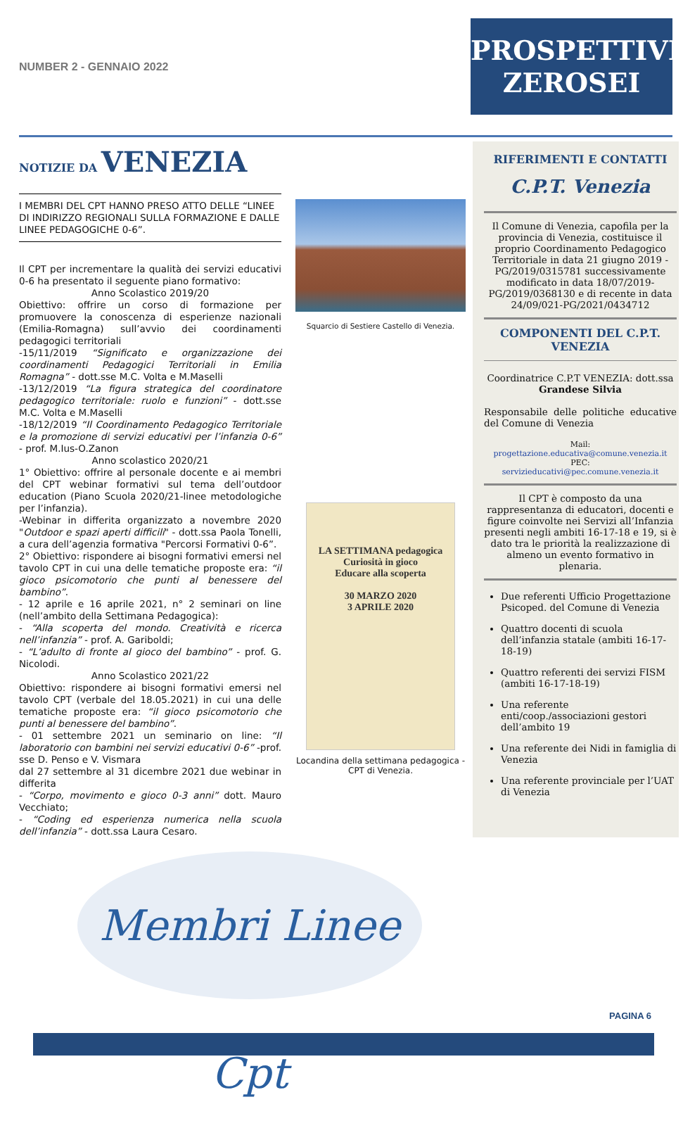NUMBER 2 - GENNAIO 2022
PROSPETTIVE
ZEROSEI
NOTIZIE DA VENEZIA
I MEMBRI DEL CPT HANNO PRESO ATTO DELLE “LINEE DI INDIRIZZO REGIONALI SULLA FORMAZIONE E DALLE LINEE PEDAGOGICHE 0-6”.
Il CPT per incrementare la qualità dei servizi educativi 0-6 ha presentato il seguente piano formativo:
Anno Scolastico 2019/20
Obiettivo: offrire un corso di formazione per promuovere la conoscenza di esperienze nazionali (Emilia-Romagna) sull’avvio dei coordinamenti pedagogici territoriali
-15/11/2019 “Significato e organizzazione dei coordinamenti Pedagogici Territoriali in Emilia Romagna” - dott.sse M.C. Volta e M.Maselli
-13/12/2019 “La figura strategica del coordinatore pedagogico territoriale: ruolo e funzioni” - dott.sse M.C. Volta e M.Maselli
-18/12/2019 “Il Coordinamento Pedagogico Territoriale e la promozione di servizi educativi per l’infanzia 0-6” - prof. M.Ius-O.Zanon
Anno scolastico 2020/21
1° Obiettivo: offrire al personale docente e ai membri del CPT webinar formativi sul tema dell’outdoor education (Piano Scuola 2020/21-linee metodologiche per l’infanzia).
-Webinar in differita organizzato a novembre 2020 "Outdoor e spazi aperti difficili" - dott.ssa Paola Tonelli, a cura dell’agenzia formativa "Percorsi Formativi 0-6”.
2° Obiettivo: rispondere ai bisogni formativi emersi nel tavolo CPT in cui una delle tematiche proposte era: “il gioco psicomotorio che punti al benessere del bambino”.
- 12 aprile e 16 aprile 2021, n° 2 seminari on line (nell’ambito della Settimana Pedagogica):
- “Alla scoperta del mondo. Creatività e ricerca nell’infanzia” - prof. A. Gariboldi;
- “L’adulto di fronte al gioco del bambino” - prof. G. Nicolodi.
Anno Scolastico 2021/22
Obiettivo: rispondere ai bisogni formativi emersi nel tavolo CPT (verbale del 18.05.2021) in cui una delle tematiche proposte era: “il gioco psicomotorio che punti al benessere del bambino”.
- 01 settembre 2021 un seminario on line: “Il laboratorio con bambini nei servizi educativi 0-6” -prof. sse D. Penso e V. Vismara
dal 27 settembre al 31 dicembre 2021 due webinar in differita
- “Corpo, movimento e gioco 0-3 anni” dott. Mauro Vecchiato;
- “Coding ed esperienza numerica nella scuola dell’infanzia” - dott.ssa Laura Cesaro.
Squarcio di Sestiere Castello di Venezia.
LA SETTIMANA pedagogica
Curiosità in gioco
Educare alla scoperta
30 MARZO 2020
3 APRILE 2020
Locandina della settimana pedagogica - CPT di Venezia.
RIFERIMENTI E CONTATTI
C.P.T. Venezia
Il Comune di Venezia, capofila per la provincia di Venezia, costituisce il proprio Coordinamento Pedagogico Territoriale in data 21 giugno 2019 - PG/2019/0315781 successivamente modificato in data 18/07/2019- PG/2019/0368130 e di recente in data 24/09/021-PG/2021/0434712
COMPONENTI DEL C.P.T. VENEZIA
Coordinatrice C.P.T VENEZIA: dott.ssa Grandese Silvia
Responsabile delle politiche educative del Comune di Venezia
Mail:
progettazione.educativa@comune.venezia.it
PEC:
servizieducativi@pec.comune.venezia.it
Il CPT è composto da una rappresentanza di educatori, docenti e figure coinvolte nei Servizi all’Infanzia presenti negli ambiti 16-17-18 e 19, si è dato tra le priorità la realizzazione di almeno un evento formativo in plenaria.
Due referenti Ufficio Progettazione Psicoped. del Comune di Venezia
Quattro docenti di scuola dell’infanzia statale (ambiti 16-17-18-19)
Quattro referenti dei servizi FISM (ambiti 16-17-18-19)
Una referente enti/coop./associazioni gestori dell’ambito 19
Una referente dei Nidi in famiglia di Venezia
Una referente provinciale per l’UAT di Venezia
Membri Linee Cpt
PAGINA 6